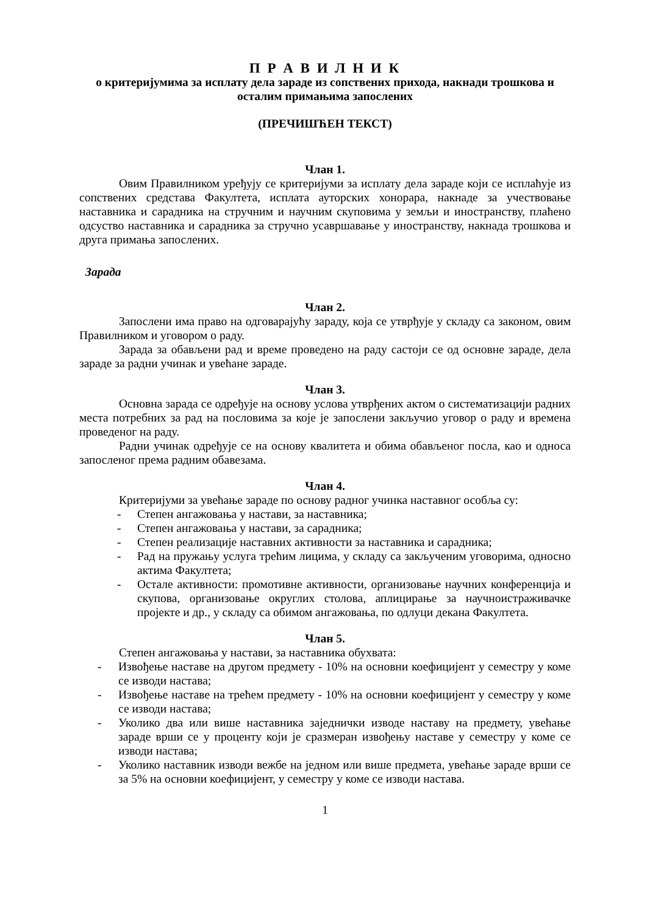П Р А В И Л Н И К
о критеријумима за исплату дела зараде из сопствених прихода, накнади трошкова и осталим примањима запослених
(ПРЕЧИШЋЕН ТЕКСТ)
Члан 1.
Овим Правилником уређују се критеријуми за исплату дела зараде који се исплаћује из сопствених средстава Факултета, исплата ауторских хонорара, накнаде за учествовање наставника и сарадника на стручним и научним скуповима у земљи и иностранству, плаћено одсуство наставника и сарадника за стручно усавршавање у иностранству, накнада трошкова и друга примања запослених.
Зарада
Члан 2.
Запослени има право на одговарајућу зараду, која се утврђује у складу са законом, овим Правилником и уговором о раду.
Зарада за обављени рад и време проведено на раду састоји се од основне зараде, дела зараде за радни учинак и увећане зараде.
Члан 3.
Основна зарада се одређује на основу услова утврђених актом о систематизацији радних места потребних за рад на пословима за које је запослени закључио уговор о раду и времена проведеног на раду.
Радни учинак одређује се на основу квалитета и обима обављеног посла, као и односа запосленог према радним обавезама.
Члан 4.
Критеријуми за увећање зараде по основу радног учинка наставног особља су:
- Степен ангажовања у настави, за наставника;
- Степен ангажовања у настави, за сарадника;
- Степен реализације наставних активности за наставника и сарадника;
- Рад на пружању услуга трећим лицима, у складу са закљученим уговорима, односно актима Факултета;
- Остале активности: промотивне активности, организовање научних конференција и скупова, организовање округлих столова, аплицирање за научноистраживачке пројекте и др., у складу са обимом ангажовања, по одлуци декана Факултета.
Члан 5.
Степен ангажовања у настави, за наставника обухвата:
- Извођење наставе на другом предмету - 10% на основни коефицијент у семестру у коме се изводи настава;
- Извођење наставе на трећем предмету - 10% на основни коефицијент у семестру у коме се изводи настава;
- Уколико два или више наставника заједнички изводе наставу на предмету, увећање зараде врши се у проценту који је сразмеран извођењу наставе у семестру у коме се изводи настава;
- Уколико наставник изводи вежбе на једном или више предмета, увећање зараде врши се за 5% на основни коефицијент, у семестру у коме се изводи настава.
1